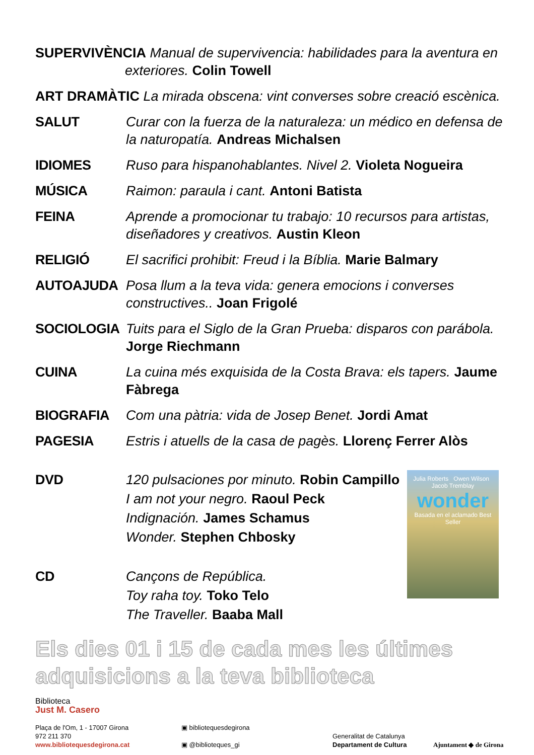SUPERVIVÈNCIA Manual de supervivencia: habilidades para la aventura en
exteriores. Colin Towell
ART DRAMÀTIC La mirada obscena: vint converses sobre creació escènica.
SALUT Curar con la fuerza de la naturaleza: un médico en defensa de la naturopatía. Andreas Michalsen
IDIOMES Ruso para hispanohablantes. Nivel 2. Violeta Nogueira
MÚSICA Raimon: paraula i cant. Antoni Batista
FEINA Aprende a promocionar tu trabajo: 10 recursos para artistas, diseñadores y creativos. Austin Kleon
RELIGIÓ El sacrifici prohibit: Freud i la Bíblia. Marie Balmary
AUTOAJUDA Posa llum a la teva vida: genera emocions i converses constructives.. Joan Frigolé
SOCIOLOGIA Tuits para el Siglo de la Gran Prueba: disparos con parábola. Jorge Riechmann
CUINA La cuina més exquisida de la Costa Brava: els tapers. Jaume Fàbrega
BIOGRAFIA Com una pàtria: vida de Josep Benet. Jordi Amat
PAGESIA Estris i atuells de la casa de pagès. Llorenç Ferrer Alòs
DVD 120 pulsaciones por minuto. Robin Campillo
I am not your negro. Raoul Peck
Indignación. James Schamus
Wonder. Stephen Chbosky
CD Cançons de República.
Toy raha toy. Toko Telo
The Traveller. Baaba Mall
Julia Roberts Owen Wilson Jacob Tremblay
wonder
Basada en el aclamado Best Seller
Els dies 01 i 15 de cada mes les últimes
adquisicions a la teva biblioteca
Biblioteca
Just M. Casero
Plaça de l'Om, 1 - 17007 Girona
972 211 370
www.bibliotequesdegirona.cat
▣ bibliotequesdegirona
▣ @biblioteques_gi
Generalitat de Catalunya
Departament de Cultura
Ajuntament ◆ de Girona